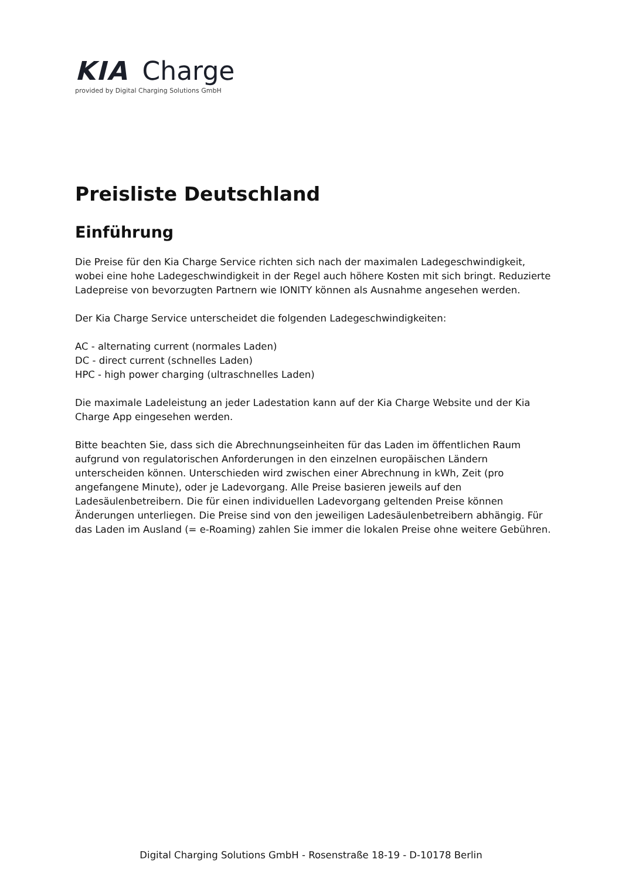KIA Charge
provided by Digital Charging Solutions GmbH
Preisliste Deutschland
Einführung
Die Preise für den Kia Charge Service richten sich nach der maximalen Ladegeschwindigkeit, wobei eine hohe Ladegeschwindigkeit in der Regel auch höhere Kosten mit sich bringt. Reduzierte Ladepreise von bevorzugten Partnern wie IONITY können als Ausnahme angesehen werden.
Der Kia Charge Service unterscheidet die folgenden Ladegeschwindigkeiten:
AC - alternating current (normales Laden)
DC - direct current (schnelles Laden)
HPC - high power charging (ultraschnelles Laden)
Die maximale Ladeleistung an jeder Ladestation kann auf der Kia Charge Website und der Kia Charge App eingesehen werden.
Bitte beachten Sie, dass sich die Abrechnungseinheiten für das Laden im öffentlichen Raum aufgrund von regulatorischen Anforderungen in den einzelnen europäischen Ländern unterscheiden können. Unterschieden wird zwischen einer Abrechnung in kWh, Zeit (pro angefangene Minute), oder je Ladevorgang. Alle Preise basieren jeweils auf den Ladesäulenbetreibern. Die für einen individuellen Ladevorgang geltenden Preise können Änderungen unterliegen. Die Preise sind von den jeweiligen Ladesäulenbetreibern abhängig. Für das Laden im Ausland (= e-Roaming) zahlen Sie immer die lokalen Preise ohne weitere Gebühren.
Digital Charging Solutions GmbH - Rosenstraße 18-19 - D-10178 Berlin